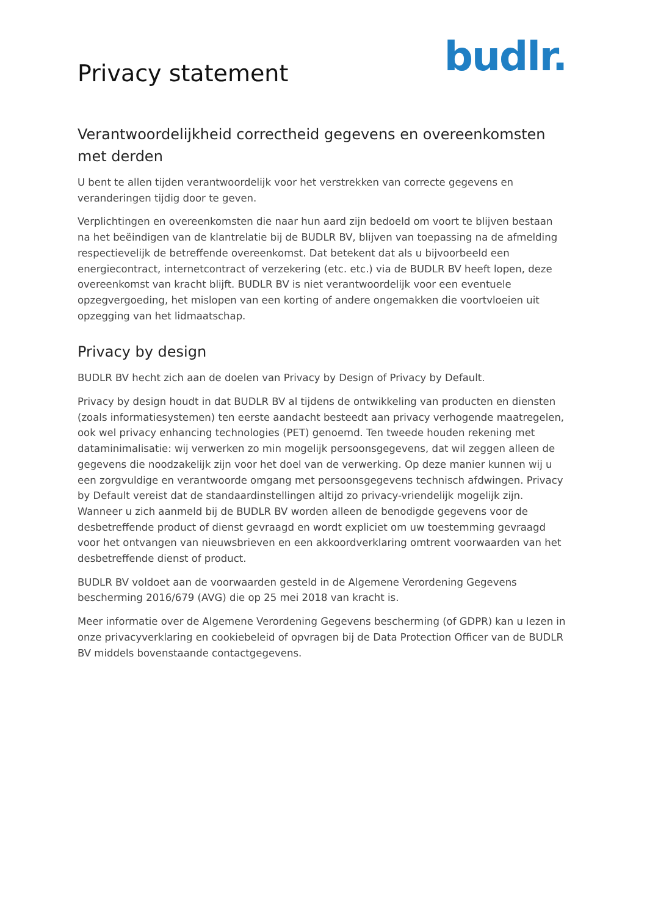Privacy statement
budlr.
Verantwoordelijkheid correctheid gegevens en overeenkomsten met derden
U bent te allen tijden verantwoordelijk voor het verstrekken van correcte gegevens en veranderingen tijdig door te geven.
Verplichtingen en overeenkomsten die naar hun aard zijn bedoeld om voort te blijven bestaan na het beëindigen van de klantrelatie bij de BUDLR BV, blijven van toepassing na de afmelding respectievelijk de betreffende overeenkomst. Dat betekent dat als u bijvoorbeeld een energiecontract, internetcontract of verzekering (etc. etc.) via de BUDLR BV heeft lopen, deze overeenkomst van kracht blijft. BUDLR BV is niet verantwoordelijk voor een eventuele opzegvergoeding, het mislopen van een korting of andere ongemakken die voortvloeien uit opzegging van het lidmaatschap.
Privacy by design
BUDLR BV hecht zich aan de doelen van Privacy by Design of Privacy by Default.
Privacy by design houdt in dat BUDLR BV al tijdens de ontwikkeling van producten en diensten (zoals informatiesystemen) ten eerste aandacht besteedt aan privacy verhogende maatregelen, ook wel privacy enhancing technologies (PET) genoemd. Ten tweede houden rekening met dataminimalisatie: wij verwerken zo min mogelijk persoonsgegevens, dat wil zeggen alleen de gegevens die noodzakelijk zijn voor het doel van de verwerking. Op deze manier kunnen wij u een zorgvuldige en verantwoorde omgang met persoonsgegevens technisch afdwingen. Privacy by Default vereist dat de standaardinstellingen altijd zo privacy-vriendelijk mogelijk zijn. Wanneer u zich aanmeld bij de BUDLR BV worden alleen de benodigde gegevens voor de desbetreffende product of dienst gevraagd en wordt expliciet om uw toestemming gevraagd voor het ontvangen van nieuwsbrieven en een akkoordverklaring omtrent voorwaarden van het desbetreffende dienst of product.
BUDLR BV voldoet aan de voorwaarden gesteld in de Algemene Verordening Gegevens bescherming 2016/679 (AVG) die op 25 mei 2018 van kracht is.
Meer informatie over de Algemene Verordening Gegevens bescherming (of GDPR) kan u lezen in onze privacyverklaring en cookiebeleid of opvragen bij de Data Protection Officer van de BUDLR BV middels bovenstaande contactgegevens.